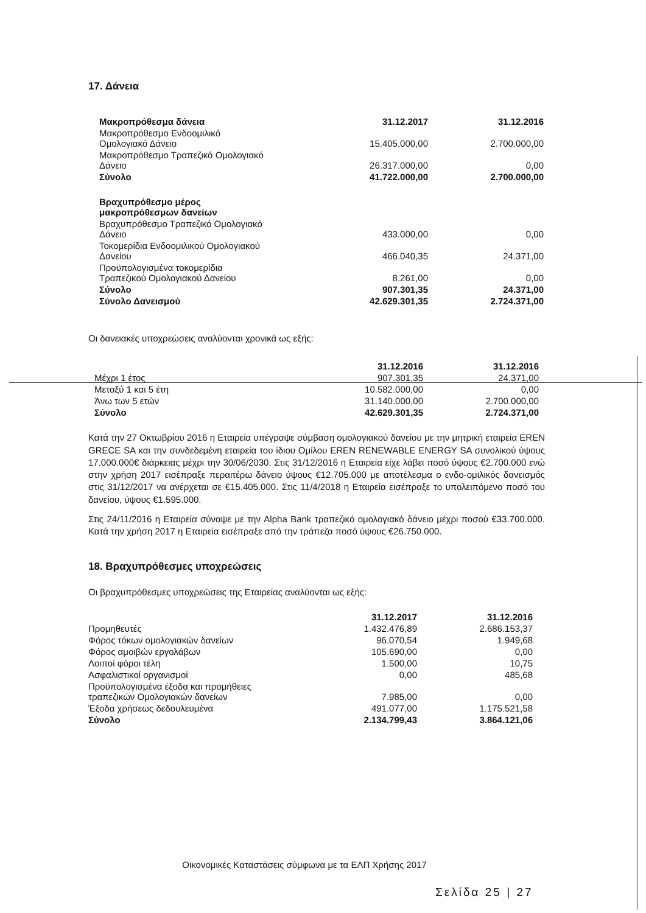17. Δάνεια
| Μακροπρόθεσμα δάνεια | 31.12.2017 | 31.12.2016 |
| --- | --- | --- |
| Μακροπρόθεσμο Ενδοομιλικό Ομολογιακό Δάνειο | 15.405.000,00 | 2.700.000,00 |
| Μακροπρόθεσμο Τραπεζικό Ομολογιακό Δάνειο | 26.317.000,00 | 0,00 |
| Σύνολο | 41.722.000,00 | 2.700.000,00 |
| Βραχυπρόθεσμο μέρος μακροπρόθεσμων δανείων | | |
| Βραχυπρόθεσμο Τραπεζικό Ομολογιακό Δάνειο | 433.000,00 | 0,00 |
| Τοκομερίδια Ενδοομιλικού Ομολογιακού Δανείου | 466.040,35 | 24.371,00 |
| Προϋπολογισμένα τοκομερίδια Τραπεζικού Ομολογιακού Δανείου | 8.261,00 | 0,00 |
| Σύνολο | 907.301,35 | 24.371,00 |
| Σύνολο Δανεισμού | 42.629.301,35 | 2.724.371,00 |
Οι δανειακές υποχρεώσεις αναλύονται χρονικά ως εξής:
| | 31.12.2016 | 31.12.2016 |
| --- | --- | --- |
| Μέχρι 1 έτος | 907.301,35 | 24.371,00 |
| Μεταξύ 1 και 5 έτη | 10.582.000,00 | 0,00 |
| Άνω των 5 ετών | 31.140.000,00 | 2.700.000,00 |
| Σύνολο | 42.629.301,35 | 2.724.371,00 |
Κατά την 27 Οκτωβρίου 2016 η Εταιρεία υπέγραψε σύμβαση ομολογιακού δανείου με την μητρική εταιρεία EREN GRECE SA και την συνδεδεμένη εταιρεία του ίδιου Ομίλου EREN RENEWABLE ENERGY SA συνολικού ύψους 17.000.000€ διάρκειας μέχρι την 30/06/2030. Στις 31/12/2016 η Εταιρεία είχε λάβει ποσό ύψους €2.700.000 ενώ στην χρήση 2017 εισέπραξε περαιτέρω δάνειο ύψους €12.705.000 με αποτέλεσμα ο ενδο-ομιλικός δανεισμός στις 31/12/2017 να ανέρχεται σε €15.405.000. Στις 11/4/2018 η Εταιρεία εισέπραξε το υπολειπόμενο ποσό του δανείου, ύψους €1.595.000.
Στις 24/11/2016 η Εταιρεία σύναψε με την Alpha Bank τραπεζικό ομολογιακό δάνειο μέχρι ποσού €33.700.000. Κατά την χρήση 2017 η Εταιρεία εισέπραξε από την τράπεζα ποσό ύψους €26.750.000.
18. Βραχυπρόθεσμες υποχρεώσεις
Οι βραχυπρόθεσμες υποχρεώσεις της Εταιρείας αναλύονται ως εξής:
| | 31.12.2017 | 31.12.2016 |
| --- | --- | --- |
| Προμηθευτές | 1.432.476,89 | 2.686.153,37 |
| Φόρος τόκων ομολογιακών δανείων | 96.070,54 | 1.949,68 |
| Φόρος αμοιβών εργολάβων | 105.690,00 | 0,00 |
| Λοιποί φόροι τέλη | 1.500,00 | 10,75 |
| Ασφαλιστικοί οργανισμοί | 0,00 | 485,68 |
| Προϋπολογισμένα έξοδα και προμήθειες τραπεζικών Ομολογιακών δανείων | 7.985,00 | 0,00 |
| Έξοδα χρήσεως δεδουλευμένα | 491.077,00 | 1.175.521,58 |
| Σύνολο | 2.134.799,43 | 3.864.121,06 |
Οικονομικές Καταστάσεις σύμφωνα με τα ΕΛΠ Χρήσης 2017
Σελίδα 25 | 27